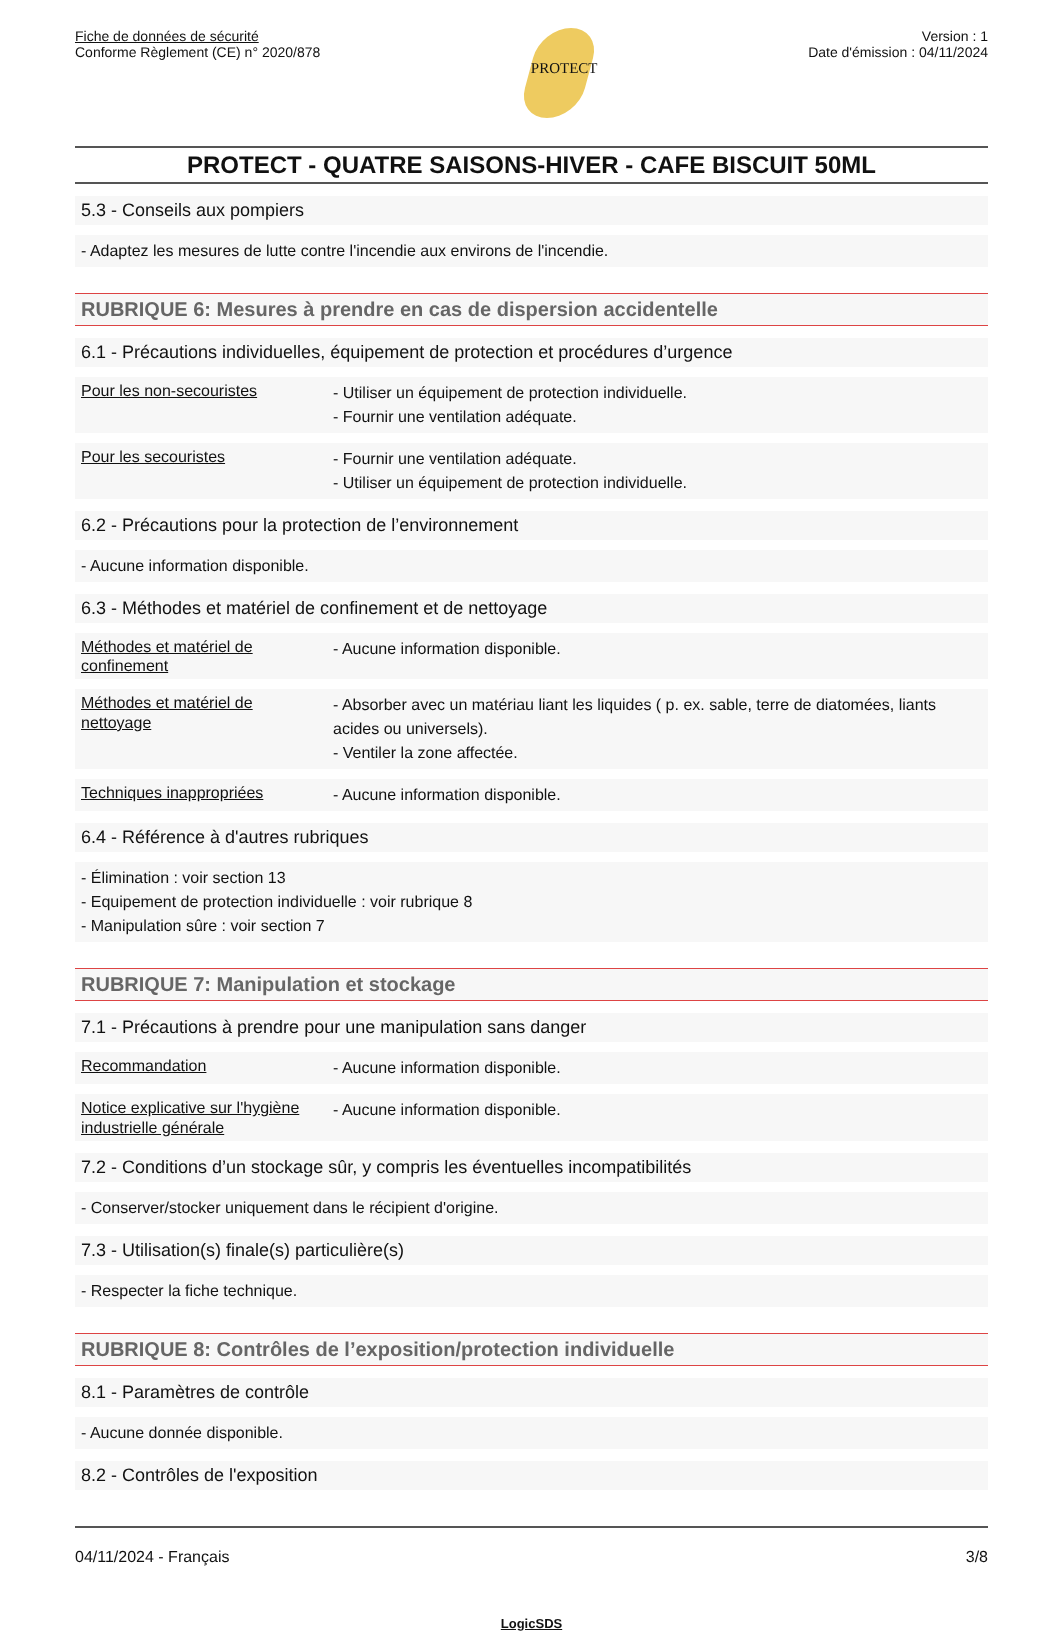Fiche de données de sécurité
Conforme Règlement (CE) n° 2020/878
PROTECT
Version : 1
Date d'émission : 04/11/2024
PROTECT - QUATRE SAISONS-HIVER - CAFE BISCUIT 50ML
5.3 - Conseils aux pompiers
- Adaptez les mesures de lutte contre l'incendie aux environs de l'incendie.
RUBRIQUE 6: Mesures à prendre en cas de dispersion accidentelle
6.1 - Précautions individuelles, équipement de protection et procédures d’urgence
| Pour les non-secouristes | - Utiliser un équipement de protection individuelle. - Fournir une ventilation adéquate. |
| Pour les secouristes | - Fournir une ventilation adéquate. - Utiliser un équipement de protection individuelle. |
6.2 - Précautions pour la protection de l’environnement
- Aucune information disponible.
6.3 - Méthodes et matériel de confinement et de nettoyage
| Méthodes et matériel de confinement | - Aucune information disponible. |
| Méthodes et matériel de nettoyage | - Absorber avec un matériau liant les liquides ( p. ex. sable, terre de diatomées, liants acides ou universels). - Ventiler la zone affectée. |
| Techniques inappropriées | - Aucune information disponible. |
6.4 - Référence à d'autres rubriques
- Élimination : voir section 13
- Equipement de protection individuelle : voir rubrique 8
- Manipulation sûre : voir section 7
RUBRIQUE 7: Manipulation et stockage
7.1 - Précautions à prendre pour une manipulation sans danger
| Recommandation | - Aucune information disponible. |
| Notice explicative sur l'hygiène industrielle générale | - Aucune information disponible. |
7.2 - Conditions d’un stockage sûr, y compris les éventuelles incompatibilités
- Conserver/stocker uniquement dans le récipient d'origine.
7.3 - Utilisation(s) finale(s) particulière(s)
- Respecter la fiche technique.
RUBRIQUE 8: Contrôles de l’exposition/protection individuelle
8.1 - Paramètres de contrôle
- Aucune donnée disponible.
8.2 - Contrôles de l'exposition
04/11/2024 - Français 3/8
LogicSDS